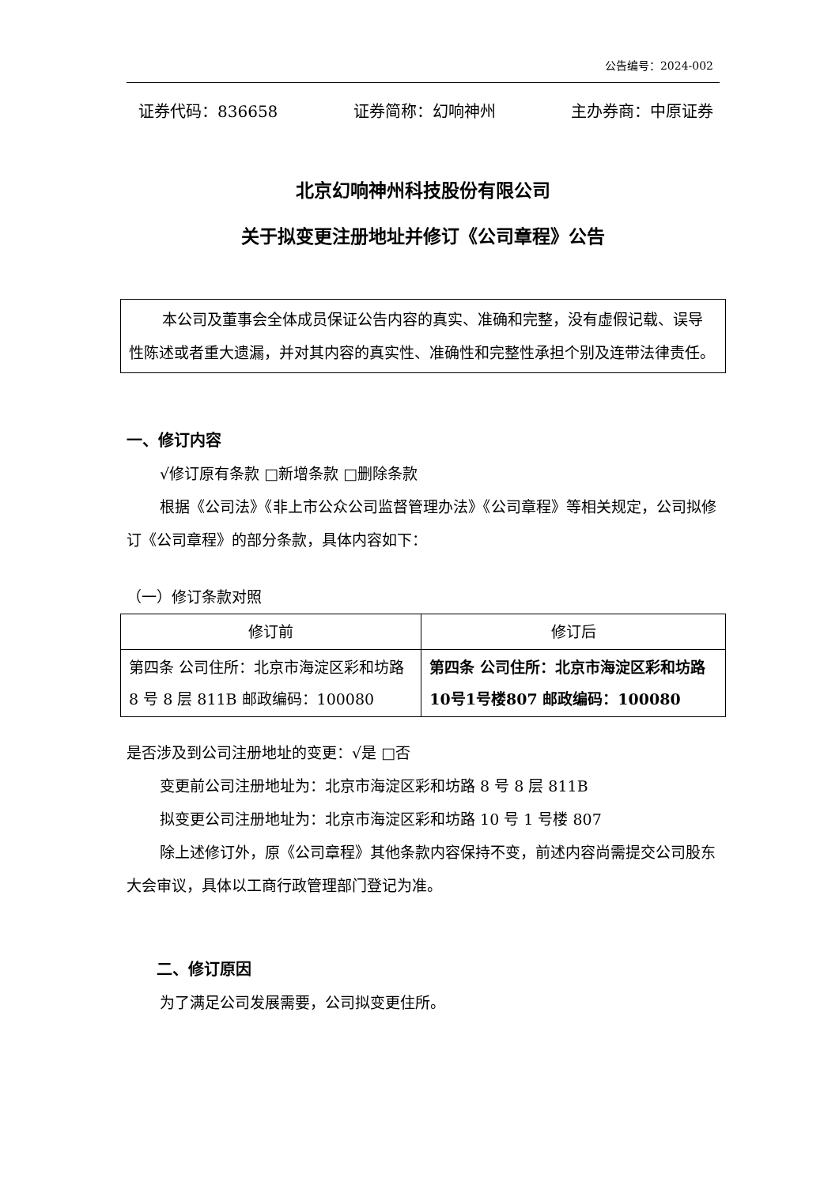公告编号：2024-002
证券代码：836658 证券简称：幻响神州 主办券商：中原证券
北京幻响神州科技股份有限公司
关于拟变更注册地址并修订《公司章程》公告
本公司及董事会全体成员保证公告内容的真实、准确和完整，没有虚假记载、误导性陈述或者重大遗漏，并对其内容的真实性、准确性和完整性承担个别及连带法律责任。
一、修订内容
√修订原有条款 □新增条款 □删除条款
根据《公司法》《非上市公众公司监督管理办法》《公司章程》等相关规定，公司拟修订《公司章程》的部分条款，具体内容如下：
（一）修订条款对照
| 修订前 | 修订后 |
| --- | --- |
| 第四条 公司住所：北京市海淀区彩和坊路 8 号 8 层 811B 邮政编码：100080 | 第四条 公司住所：北京市海淀区彩和坊路10号1号楼807 邮政编码：100080 |
是否涉及到公司注册地址的变更：√是 □否
变更前公司注册地址为：北京市海淀区彩和坊路 8 号 8 层 811B
拟变更公司注册地址为：北京市海淀区彩和坊路 10 号 1 号楼 807
除上述修订外，原《公司章程》其他条款内容保持不变，前述内容尚需提交公司股东大会审议，具体以工商行政管理部门登记为准。
二、修订原因
为了满足公司发展需要，公司拟变更住所。